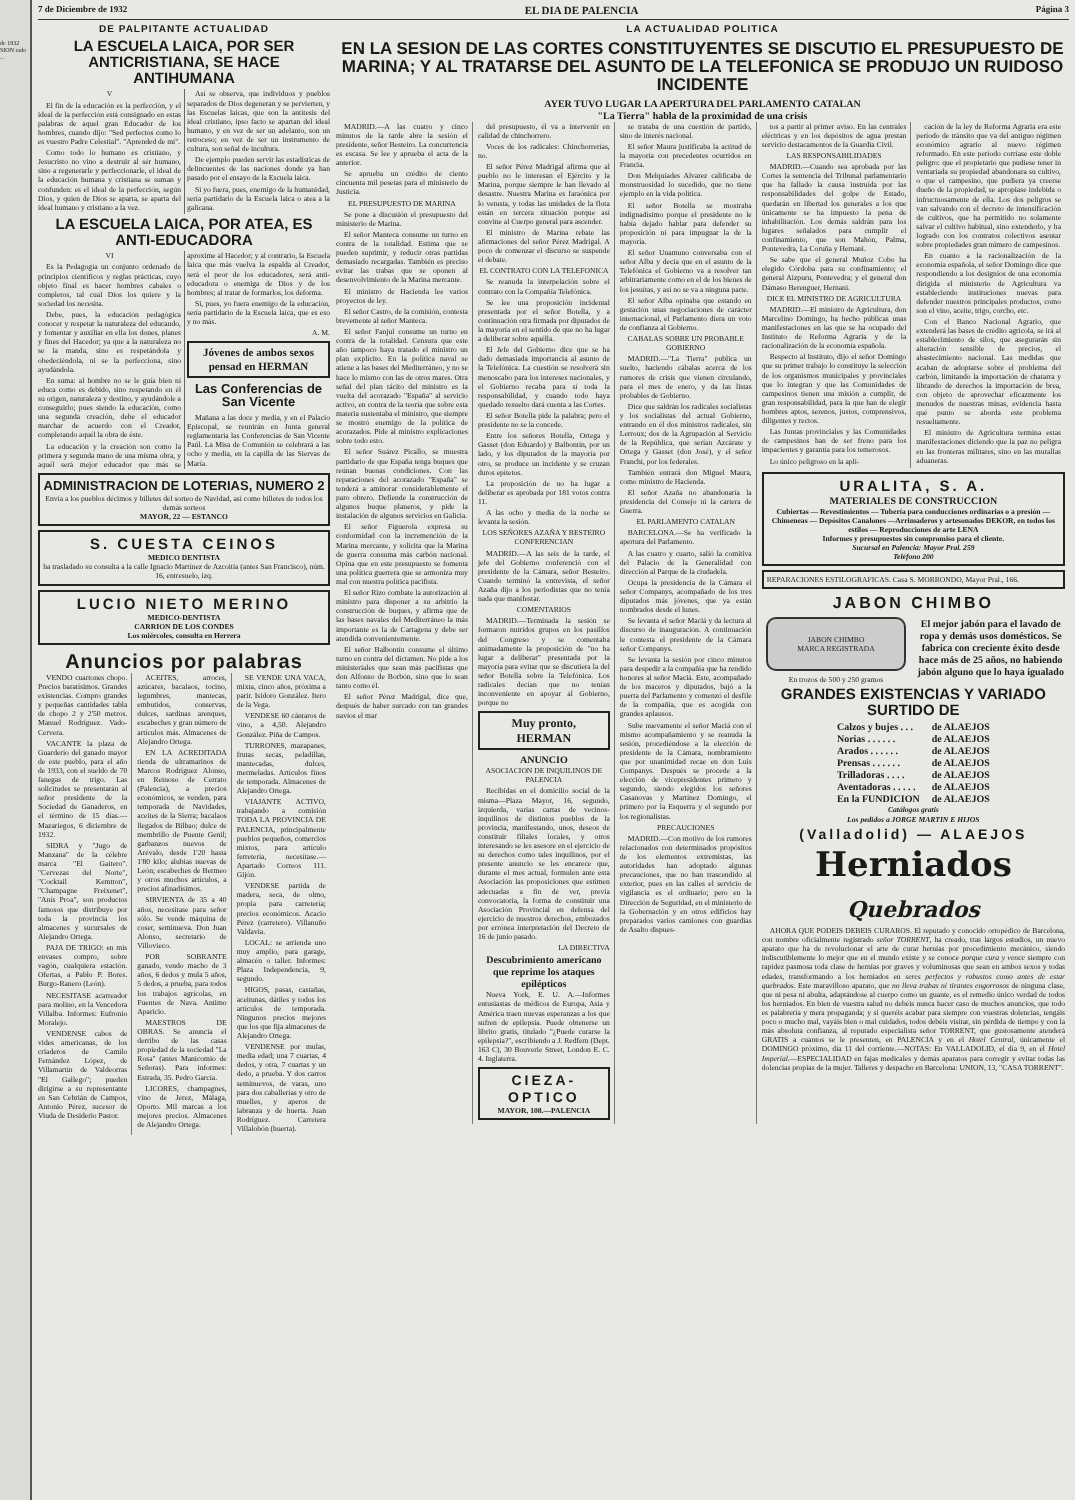de 1932 SION rado ...
7 de Diciembre de 1932 EL DIA DE PALENCIA Página 3
DE PALPITANTE ACTUALIDAD
LA ESCUELA LAICA, POR SER ANTICRISTIANA, SE HACE ANTIHUMANA
V
El fin de la educación es la perfección, y el ideal de la perfección está consignado en estas palabras de aquel gran Educador de los hombres, cuando dijo: "Sed perfectos como lo es vuestro Padre Celestial". "Aprended de mí".
Como todo lo humano es cristiano, y Jesucristo no vino a destruir al sér humano, sino a regenerarle y perfeccionarle, el ideal de la educación humana y cristiana se suman y confunden: es el ideal de la perfección, según Dios, y quien de Dios se aparta, se aparta del ideal humano y cristiano a la vez.
Así se observa, que individuos y pueblos separados de Dios degeneran y se pervierten, y las Escuelas laicas, que son la antítesis del ideal cristiano, ipso facto se apartan del ideal humano, y en vez de ser un adelanto, son un retroceso; en vez de ser un instrumento de cultura, son señal de incultura.
De ejemplo pueden servir las estadísticas de delincuentes de las naciones donde ya han pasado por el ensayo de la Escuela laica.
Si yo fuera, pues, enemigo de la humanidad, sería partidario de la Escuela laica o atea a la galicana.
LA ESCUELA LAICA, POR ATEA, ES ANTI-EDUCADORA
VI
Es la Pedagogía un conjunto ordenado de principios científicos y reglas prácticas, cuyo objeto final es hacer hombres cabales o completos, tal cual Dios los quiere y la sociedad los necesita.
Debe, pues, la educación pedagógica conocer y respetar la naturaleza del educando, y fomentar y auxiliar en ella los dones, planes y fines del Hacedor; ya que a la naturaleza no se la manda, sino es respetándola y obedeciéndola, ni se la perfecciona, sino ayudándola.
En suma: al hombre no se le guía bien ni educa como es debido, sino respetando en él su origen, naturaleza y destino, y ayudándole a conseguirlo; pues siendo la educación, como una segunda creación, debe el educador marchar de acuerdo con el Creador, completando aquél la obra de éste.
La educación y la creación son como la primera y segunda mano de una misma obra, y aquél será mejor educador que más se aproxime al Hacedor; y al contrario, la Escuela laica que más vuelva la espalda al Creador, será el peor de los educadores, será anti-educadora o enemiga de Dios y de los hombres; al tratar de formarlos, los deforma.
Si, pues, yo fuera enemigo de la educación, sería partidario de la Escuela laica, que es eso y no más.
A. M.
Jóvenes de ambos sexos pensad en HERMAN
Las Conferencias de San Vicente
Mañana a las doce y media, y en el Palacio Episcopal, se reunirán en Junta general reglamentaria las Conferencias de San Vicente Paúl. La Misa de Comunión se celebrará a las ocho y media, en la capilla de las Siervas de María.
ADMINISTRACION DE LOTERIAS, NUMERO 2
Envía a los pueblos décimos y billetes del sorteo de Navidad, así como billetes de todos los demás sorteos
MAYOR, 22 — ESTANCO
S. CUESTA CEINOS
MEDICO DENTISTA
ha trasladado su consulta a la calle Ignacio Martínez de Azcoitia (antes San Francisco), núm. 16, entresuelo, izq.
LUCIO NIETO MERINO
MEDICO-DENTISTA
CARRION DE LOS CONDES
Los miércoles, consulta en Herrera
Anuncios por palabras
VENDO cuartones chopo. Precios baratísimos. Grandes existencias. Compro grandes y pequeñas cantidades tabla de chopo 2 y 2'50 metros. Manuel Rodríguez. Vado-Cervera.
VACANTE la plaza de Guarderío del ganado mayor de este pueblo, para el año de 1933, con el sueldo de 70 fanegas de trigo. Las solicitudes se presentarán al señor presidente de la Sociedad de Ganaderos, en el término de 15 días.—Mazariegos, 6 diciembre de 1932.
SIDRA y "Jugo de Manzana" de la célebre marca "El Gaitero". "Cervezas del Norte", "Cocktail Kemtton", "Champagne Freixenet", "Anís Proa", son productos famosos que distribuye por toda la provincia los almacenes y sucursales de Alejandro Ortega.
PAJA DE TRIGO: en mis envases compro, sobre vagón, cualquiera estación. Ofertas, a Pablo P. Bores. Burgo-Ranero (León).
NECESITASE acarreador para molino, en la Vencedora Villalba. Informes: Eufronio Moralejo.
VENDENSE cabos de vides americanas, de los criaderos de Camilo Fernández López, de Villamartín de Valdeorras "El Gallego"; pueden dirigirse a su representante en San Cebrián de Campos, Antonio Pérez, sucesor de Viuda de Desiderio Pastor.
ACEITES, arroces, azúcares, bacalaos, tocino, legumbres, mantecas, embutidos, conservas, dulces, sardinas arenques, escabeches y gran número de artículos más. Almacenes de Alejandro Ortega.
EN LA ACREDITADA tienda de ultramarinos de Marcos Rodríguez Alonso, en Reinoso de Cerrato (Palencia), a precios económicos, se venden, para temporada de Navidades, aceites de la Sierra; bacalaos llegados de Bilbao; dulce de membrillo de Puente Genil; garbanzos nuevos de Arévalo, desde 1'20 hasta 1'80 kilo; alubias nuevas de León; escabeches de Bermeo y otros muchos artículos, a precios afinadísimos.
SIRVIENTA de 35 a 40 años, necesitase para señor sólo. Se vende máquina de coser, seminueva. Don Juan Alonso, secretario de Villovieco.
POR SOBRANTE ganado, vendo macho de 3 años, 6 dedos y mula 5 años, 5 dedos, a prueba, para todos los trabajos agrícolas, en Fuentes de Nava. Antimo Aparicio.
MAESTROS DE OBRAS. Se anuncia el derribo de las casas propiedad de la sociedad "La Rosa" (antes Manicomio de Señoras). Para informes: Estrada, 35. Pedro García.
LICORES, champagnes, vino de Jerez, Málaga, Oporto. Mil marcas a los mejores precios. Almacenes de Alejandro Ortega.
SE VENDE UNA VACA, mixta, cinco años, próxima a parir. Isidoro González. Itero de la Vega.
VENDESE 60 cántaros de vino, a 4,50. Alejandro González. Piña de Campos.
TURRONES, mazapanes, frutas secas, peladillas, mantecadas, dulces, mermeladas. Artículos finos de temporada. Almacenes de Alejandro Ortega.
VIAJANTE ACTIVO, trabajando a comisión TODA LA PROVINCIA DE PALENCIA, principalmente pueblos pequeños, comercios mixtos, para artículo ferretería, necesítase.—Apartado Correos 111. Gijón.
VENDESE partida de madera, seca, de olmo, propia para carretería; precios económicos. Acacio Pérez (carretero). Villanuño Valdavia.
LOCAL: se arrienda uno muy amplio, para garage, almacén o taller. Informes: Plaza Independencia, 9, segundo.
HIGOS, pasas, castañas, aceitunas, dátiles y todos los artículos de temporada. Ningunos precios mejores que los que fija almacenes de Alejandro Ortega.
VENDENSE por mulas, media edad; una 7 cuartas, 4 dedos, y otra, 7 cuartas y un dedo, a prueba. Y dos carros seminuevos, de varas, uno para dos caballerías y otro de muelles, y aperos de labranza y de huerta. Juan Rodríguez. Carretera Villalobón (huerta).
LA ACTUALIDAD POLITICA
EN LA SESION DE LAS CORTES CONSTITUYENTES SE DISCUTIO EL PRESUPUESTO DE MARINA; Y AL TRATARSE DEL ASUNTO DE LA TELEFONICA SE PRODUJO UN RUIDOSO INCIDENTE
AYER TUVO LUGAR LA APERTURA DEL PARLAMENTO CATALAN
"La Tierra" habla de la proximidad de una crisis
MADRID.—A las cuatro y cinco minutos de la tarde abre la sesión el presidente, señor Besteiro. La concurrencia es escasa. Se lee y aprueba el acta de la anterior.
Se aprueba un crédito de ciento cincuenta mil pesetas para el ministerio de Justicia.
EL PRESUPUESTO DE MARINA
Se pone a discusión el presupuesto del ministerio de Marina.
El señor Manteca consume un turno en contra de la totalidad. Estima que se pueden suprimir, y reducir otras partidas demasiado recargadas. También es preciso evitar las trabas que se oponen al desenvolvimiento de la Marina mercante.
El ministro de Hacienda lee varios proyectos de ley.
El señor Castro, de la comisión, contesta brevemente al señor Manteca.
El señor Fanjul consume un turno en contra de la totalidad. Censura que este año tampoco haya tratado el ministro un plan explícito. En la política naval se atiene a las bases del Mediterráneo, y no se hace lo mismo con las de otros mares. Otra señal del plan tácito del ministro es la vuelta del acorazado "España" al servicio activo, en contra de la teoría que sobre esta materia sustentaba el ministro, que siempre se mostró enemigo de la política de acorazados. Pide al ministro explicaciones sobre todo esto.
El señor Suárez Picallo, se muestra partidario de que España tenga buques que reúnan buenas condiciones. Con las reparaciones del acorazado "España" se tenderá a aminorar considerablemente el paro obrero. Defiende la construcción de algunos buque planeros, y pide la instalación de algunos servicios en Galicia.
El señor Figuerola expresa su conformidad con la incremención de la Marina mercante, y solicita que la Marina de guerra consuma más carbón nacional. Opina que en este presupuesto se fomenta una política guerrera que se armoniza muy mal con nuestra política pacifista.
El señor Rizo combate la autorización al ministro para disponer a su arbitrio la construcción de buques, y afirma que de las bases navales del Mediterráneo la más importante es la de Cartagena y debe ser atendida convenientemente.
El señor Balbontín consume el último turno en contra del dictamen. No pide a los ministeriales que sean más pacifistas que don Alfonso de Borbón, sino que lo sean tanto como él.
El señor Pérez Madrigal, dice que, después de haber surcado con tan grandes navíos el mar
del presupuesto, él va a intervenir en calidad de chinchorrero.
Voces de los radicales: Chinchorrerías, no.
El señor Pérez Madrigal afirma que al pueblo no le interesan el Ejército y la Marina, porque siempre le han llevado al desastre. Nuestra Marina es faraónica por lo vetusta, y todas las unidades de la flota están en tercera situación porque así convine al Cuerpo general para ascender.
El ministro de Marina rebate las afirmaciones del señor Pérez Madrigal. A poco de comenzar el discurso se suspende el debate.
EL CONTRATO CON LA TELEFONICA
Se reanuda la interpelación sobre el contrato con la Compañía Telefónica.
Se lee una proposición incidental presentada por el señor Botella, y a continuación otra firmada por diputados de la mayoría en el sentido de que no ha lugar a deliberar sobre aquélla.
El Jefe del Gobierno dice que se ha dado demasiada importancia al asunto de la Telefónica. La cuestión se resolverá sin menoscabo para los intereses nacionales, y el Gobierno recaba para sí toda la responsabilidad, y cuando todo haya quedado resuelto dará cuenta a las Cortes.
El señor Botella pide la palabra; pero el presidente no se la concede.
Entre los señores Botella, Ortega y Gasset (don Eduardo) y Balbontín, por un lado, y los diputados de la mayoría por otro, se produce un incidente y se cruzan duros epítetos.
La proposición de no ha lugar a deliberar es aprobada por 181 votos contra 11.
A las ocho y media de la noche se levanta la sesión.
LOS SEÑORES AZAÑA Y BESTEIRO CONFERENCIAN
MADRID.—A las seis de la tarde, el jefe del Gobierno conferenció con el presidente de la Cámara, señor Besteiro. Cuando terminó la entrevista, el señor Azaña dijo a los periodistas que no tenía nada que manifestar.
COMENTARIOS
MADRID.—Terminada la sesión se formaron nutridos grupos en los pasillos del Congreso y se comentaba animadamente la proposición de "no ha lugar a deliberar" presentada por la mayoría para evitar que se discutiera la del señor Botella sobre la Telefónica. Los radicales decían que no tenían inconveniente en apoyar al Gobierno, porque no
Muy pronto, HERMAN
ANUNCIO
ASOCIACION DE INQUILINOS DE PALENCIA
Recibidas en el domicilio social de la misma—Plaza Mayor, 16, segundo, izquierda, varias cartas de vecinos-inquilinos de distintos pueblos de la provincia, manifestando, unos, deseos de constituir filiales locales, y otros interesando se les asesore en el ejercicio de su derechos como tales inquilinos, por el presente anuncio se les encarece que, durante el mes actual, formulen ante esta Asociación las proposiciones que estimen adecuadas a fin de ver, previa convocatoria, la forma de constituir una Asociación Provincial en defensa del ejercicio de nuestros derechos, embozados por errónea interpretación del Decreto de 16 de junio pasado.
LA DIRECTIVA
Descubrimiento americano que reprime los ataques epilépticos
Nueva York, E. U. A.—Informes entusiastas de médicos de Europa, Asia y América traen nuevas esperanzas a los que sufren de epilepsia. Puede obtenerse un librito gratis, titulado "¿Puede curarse la epilepsia?", escribiendo a J. Redfern (Dept. 163 C), 30 Bouverie Street, London E. C. 4. Inglaterra.
CIEZA-OPTICO
MAYOR, 108.—PALENCIA
se trataba de una cuestión de partido, sino de interés nacional.
El señor Maura justificaba la actitud de la mayoría con precedentes ocurridos en Francia.
Don Melquiades Alvarez calificaba de monstruosidad lo sucedido, que no tiene ejemplo en la vida política.
El señor Botella se mostraba indignadísimo porque el presidente no le había dejado hablar para defender su proposición ni para impugnar la de la mayoría.
El señor Unamuno conversaba con el señor Alba y decía que en el asunto de la Telefónica el Gobierno va a resolver tan arbitrariamente como en el de los bienes de los jesuítas, y así no se va a ninguna parte.
El señor Alba opinaba que estando en gestación unas negociaciones de carácter internacional, el Parlamento diera un voto de confianza al Gobierno.
CABALAS SOBRE UN PROBABLE GOBIERNO
MADRID.—"La Tierra" publica un suelto, haciendo cábalas acerca de los rumores de crisis que vienen circulando, para el mes de enero, y da las listas probables de Gobierno.
Dice que saldrán los radicales socialistas y los socialistas del actual Gobierno, entrando en él dos ministros radicales, sin Lerroux; dos de la Agrupación al Servicio de la República, que serían Azcárate y Ortega y Gasset (don José), y el señor Franchi, por los federales.
También entrará don Miguel Maura, como ministro de Hacienda.
El señor Azaña no abandonaría la presidencia del Consejo ni la cartera de Guerra.
EL PARLAMENTO CATALAN
BARCELONA.—Se ha verificado la apertura del Parlamento.
A las cuatro y cuarto, salió la comitiva del Palacio de la Generalidad con dirección al Parque de la ciudadela.
Ocupa la presidencia de la Cámara el señor Companys, acompañado de los tres diputados más jóvenes, que ya están nombrados desde el lunes.
Se levanta el señor Maciá y da lectura al discurso de inauguración. A continuación le contesta el presidente de la Cámara señor Companys.
Se levanta la sesión por cinco minutos para despedir a la compañía que ha rendido honores al señor Maciá. Este, acompañado de los maceros y diputados, bajó a la puerta del Parlamento y comenzó el desfile de la compañía, que es acogida con grandes aplausos.
Sube nuevamente el señor Maciá con el mismo acompañamiento y se reanuda la sesión, procediéndose a la elección de presidente de la Cámara, nombramiento que por unanimidad recae en don Luis Companys. Después se procede a la elección de vicepresidentes primero y segundo, siendo elegidos los señores Casanovas y Martínez Domingo, el primero por la Esquerra y el segundo por los regionalistas.
PRECAUCIONES
MADRID.—Con motivo de los rumores relacionados con determinados propósitos de los elementos extremistas, las autoridades han adoptado algunas precauciones, que no han trascendido al exterior, pues en las calles el servicio de vigilancia es el ordinario; pero en la Dirección de Seguridad, en el ministerio de la Gobernación y en otros edificios hay preparados varios camiones con guardias de Asalto dispues-
tos a partir al primer aviso. En las centrales eléctricas y en los depósitos de agua prestan servicio destacamentos de la Guardia Civil.
LAS RESPONSABILIDADES
MADRID.—Cuando sea aprobada por las Cortes la sentencia del Tribunal parlamentario que ha fallado la causa instruída por las responsabilidades del golpe de Estado, quedarán en libertad los generales a los que únicamente se ha impuesto la pena de inhabilitación. Los demás saldrán para los lugares señalados para cumplir el confinamiento, que son Mahón, Palma, Pontevedra, La Coruña y Hernani.
Se sabe que el general Muñoz Cobo ha elegido Córdoba para su confinamiento; el general Aizpuru, Pontevedra; y el general don Dámaso Berenguer, Hernani.
DICE EL MINISTRO DE AGRICULTURA
MADRID.—El ministro de Agricultura, don Marcelino Domingo, ha hecho públicas unas manifestaciones en las que se ha ocupado del Instituto de Reforma Agraria y de la racionalización de la economía española.
Respecto al Instituto, dijo el señor Domingo que su primer trabajo lo constituye la selección de los organismos municipales y provinciales que lo integran y que las Comunidades de campesinos tienen una misión a cumplir, de gran responsabilidad, para la que han de elegir hombres aptos, serenos, justos, comprensivos, diligentes y rectos.
Las Juntas provinciales y las Comunidades de campesinos han de ser freno para los impacientes y garantía para los temerosos.
Lo único peligroso en la apli-
cación de la ley de Reforma Agraria era este período de tránsito que va del antiguo régimen económico agrario al nuevo régimen reformado. En este período corríase este doble peligro: que el propietario que pudiese tener in ventariada su propiedad abandonara su cultivo, o que el campesino, que pudiera ya creerse dueño de la propiedad, se apropiase indebida o infructuosamente de ella. Los dos peligros se van salvando con el decreto de intensificación de cultivos, que ha permitido no solamente salvar el cultivo habitual, sino extenderlo, y ha logrado con los contratos colectivos asentar sobre propiedades gran número de campesinos.
En cuanto a la racionalización de la economía española, el señor Domingo dice que respondiendo a los designios de una economía dirigida el ministerio de Agricultura va estableciendo instituciones nuevas para defender nuestros principales productos, como son el vino, aceite, trigo, corcho, etc.
Con el Banco Nacional Agrario, que extenderá las bases de crédito agrícola, se irá al establecimiento de silos, que asegurarán sin alteración sensible de precios, el abastecimiento nacional. Las medidas que acaban de adoptarse sobre el problema del carbón, limitando la importación de chatarra y librando de derechos la importación de brea, con objeto de aprovechar eficazmente los menudos de nuestras minas, evidencia hasta qué punto se aborda este problema resueltamente.
El ministro de Agricultura termina estas manifestaciones diciendo que la paz no peligra en las fronteras militares, sino en las murallas aduaneras.
URALITA, S. A.
MATERIALES DE CONSTRUCCION
Cubiertas — Revestimientos — Tubería para conducciones ordinarias o a presión — Chimeneas — Depósitos Canalones —Arrimaderos y artesonados DEKOR, en todos los estilos — Reproducciones de arte LENA
Informes y presupuestos sin compromiso para el cliente.
Sucursal en Palencia: Mayor Pral. 259
Teléfono 200
REPARACIONES ESTILOGRAFICAS. Casa S. MORRONDO, Mayor Pral., 166.
JABON CHIMBO
JABON CHIMBO
MARCA REGISTRADA
En trozos de 500 y 250 gramos
El mejor jabón para el lavado de ropa y demás usos domésticos. Se fabrica con creciente éxito desde hace más de 25 años, no habiendo jabón alguno que lo haya igualado
GRANDES EXISTENCIAS Y VARIADO SURTIDO DE
| Calzos y bujes . . . | de ALAEJOS |
| Norias . . . . . . | de ALAEJOS |
| Arados . . . . . . | de ALAEJOS |
| Prensas . . . . . . | de ALAEJOS |
| Trilladoras . . . . | de ALAEJOS |
| Aventadoras . . . . . | de ALAEJOS |
| En la FUNDICION | de ALAEJOS |
Catálogos gratis
Los pedidos a JORGE MARTIN E HIJOS
(Valladolid) — ALAEJOS
Herniados Quebrados
AHORA QUE PODEIS DEBEIS CURAROS. El reputado y conocido ortopédico de Barcelona, con nombre oficialmente registrado señor TORRENT, ha creado, tras largos estudios, un nuevo aparato que ha de revolucionar el arte de curar hernias por procedimiento mecánico, siendo indiscutiblemente lo mejor que en el mundo existe y se conoce porque cura y vence siempre con rapidez pasmosa toda clase de hernias por graves y voluminosas que sean en ambos sexos y todas edades, transformando a los herniados en seres perfectos y robustos como antes de estar quebrados. Este maravilloso aparato, que no lleva trabas ni tirantes engorrosos de ninguna clase, que ni pesa ni abulta, adaptándose al cuerpo como un guante, es el remedio único verdad de todos los herniados. En bien de vuestra salud no debéis nunca hacer caso de muchos anuncios, que todo es palabrería y mera propaganda; y si queréis acabar para siempre con vuestras dolencias, tengáis poco o mucho mal, vayáis bien o mal cuidados, todos debéis visitar, sin pérdida de tiempo y con la más absoluta confianza, al reputado especialista señor TORRENT, que gustosamente atenderá GRATIS a cuantos se le presenten, en PALENCIA y en el Hotel Central, únicamente el DOMINGO próximo, día 11 del corriente.—NOTAS: En VALLADOLID, el día 9, en el Hotel Imperial.—ESPECIALIDAD en fajas medicales y demás aparatos para corregir y evitar todas las dolencias propias de la mujer. Talleres y despacho en Barcelona: UNION, 13, "CASA TORRENT".